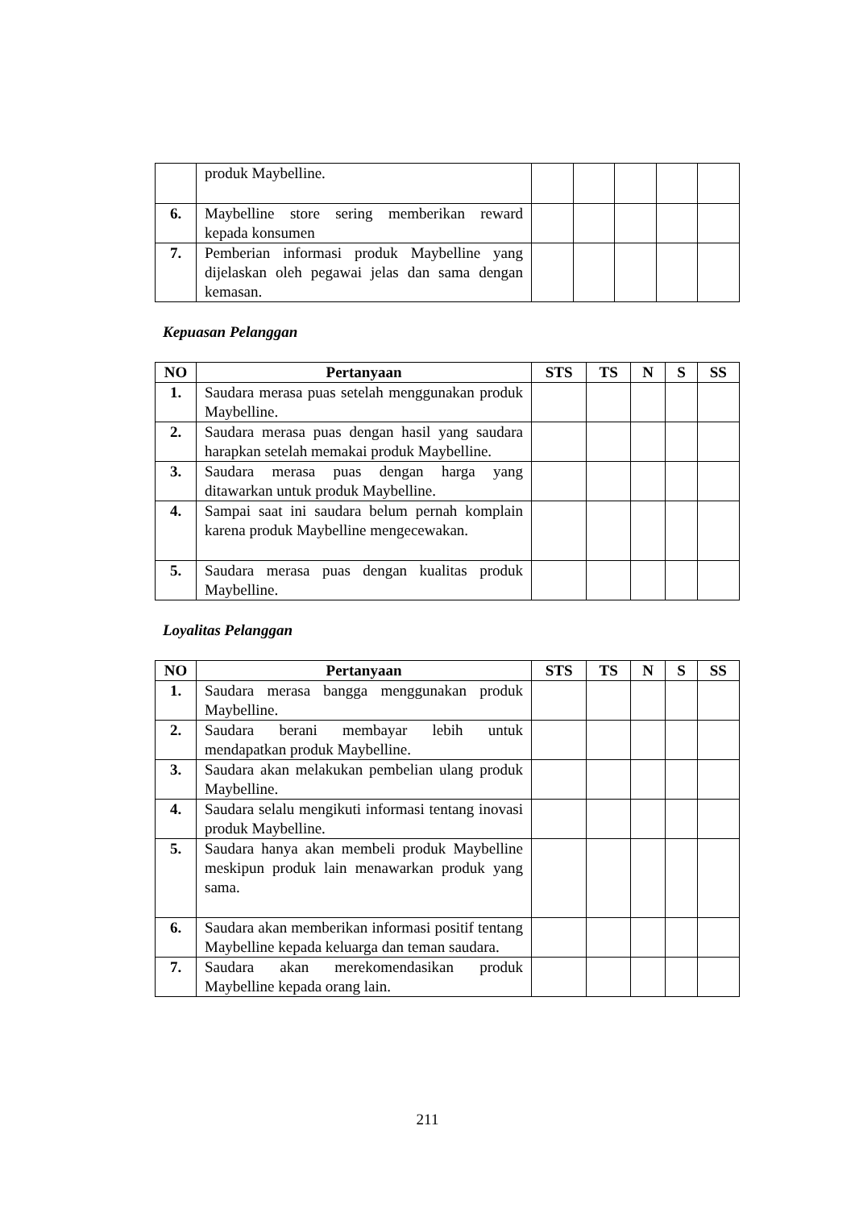| | produk Maybelline. | | | | | |
| 6. | Maybelline store sering memberikan reward kepada konsumen | | | | | |
| 7. | Pemberian informasi produk Maybelline yang dijelaskan oleh pegawai jelas dan sama dengan kemasan. | | | | | |
Kepuasan Pelanggan
| NO | Pertanyaan | STS | TS | N | S | SS |
| --- | --- | --- | --- | --- | --- | --- |
| 1. | Saudara merasa puas setelah menggunakan produk Maybelline. | | | | | |
| 2. | Saudara merasa puas dengan hasil yang saudara harapkan setelah memakai produk Maybelline. | | | | | |
| 3. | Saudara merasa puas dengan harga yang ditawarkan untuk produk Maybelline. | | | | | |
| 4. | Sampai saat ini saudara belum pernah komplain karena produk Maybelline mengecewakan. | | | | | |
| 5. | Saudara merasa puas dengan kualitas produk Maybelline. | | | | | |
Loyalitas Pelanggan
| NO | Pertanyaan | STS | TS | N | S | SS |
| --- | --- | --- | --- | --- | --- | --- |
| 1. | Saudara merasa bangga menggunakan produk Maybelline. | | | | | |
| 2. | Saudara berani membayar lebih untuk mendapatkan produk Maybelline. | | | | | |
| 3. | Saudara akan melakukan pembelian ulang produk Maybelline. | | | | | |
| 4. | Saudara selalu mengikuti informasi tentang inovasi produk Maybelline. | | | | | |
| 5. | Saudara hanya akan membeli produk Maybelline meskipun produk lain menawarkan produk yang sama. | | | | | |
| 6. | Saudara akan memberikan informasi positif tentang Maybelline kepada keluarga dan teman saudara. | | | | | |
| 7. | Saudara akan merekomendasikan produk Maybelline kepada orang lain. | | | | | |
211